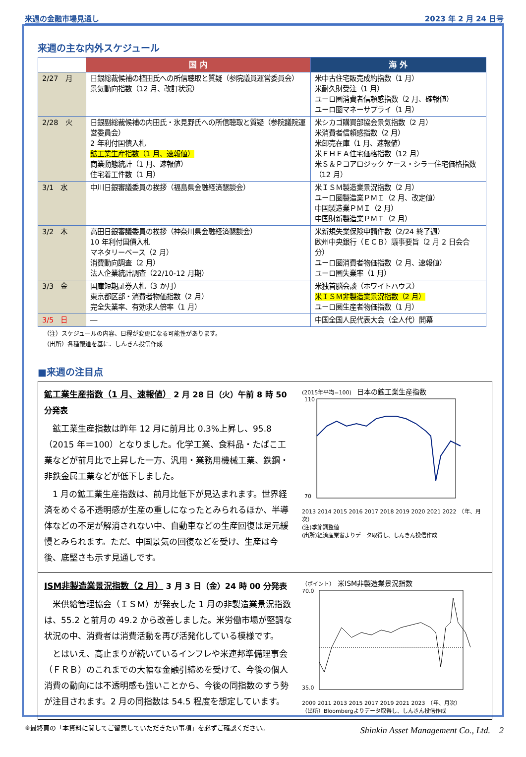来週の金融市場見通し 2023 年 2 月 24 日号
来週の主な内外スケジュール
| | 国 内 | 海 外 |
| --- | --- | --- |
| 2/27 月 | 日銀総裁候補の植田氏への所信聴取と質疑（参院議員運営委員会） 景気動向指数（12 月、改訂状況） | 米中古住宅販売成約指数（1 月） 米耐久財受注（1 月） ユーロ圏消費者信頼感指数（2 月、確報値） ユーロ圏マネーサプライ（1 月） |
| 2/28 火 | 日銀副総裁候補の内田氏・氷見野氏への所信聴取と質疑（参院議院運営委員会） 2 年利付国債入札 鉱工業生産指数（1 月、速報値） 商業動態統計（1 月、速報値） 住宅着工件数（1 月） | 米シカゴ購買部協会景気指数（2 月） 米消費者信頼感指数（2 月） 米卸売在庫（1 月、速報値） 米ＦＨＦＡ住宅価格指数（12 月） 米Ｓ＆Ｐコアロジック ケース・シラー住宅価格指数（12 月） |
| 3/1 水 | 中川日銀審議委員の挨拶（福島県金融経済懇談会） | 米ＩＳＭ製造業景況指数（2 月） ユーロ圏製造業ＰＭＩ（2 月、改定値） 中国製造業ＰＭＩ（2 月） 中国財新製造業ＰＭＩ（2 月） |
| 3/2 木 | 高田日銀審議委員の挨拶（神奈川県金融経済懇談会） 10 年利付国債入札 マネタリーベース（2 月） 消費動向調査（2 月） 法人企業統計調査（22/10-12 月期） | 米新規失業保険申請件数（2/24 終了週） 欧州中央銀行（ＥＣＢ）議事要旨（2 月 2 日会合分） ユーロ圏消費者物価指数（2 月、速報値） ユーロ圏失業率（1 月） |
| 3/3 金 | 国庫短期証券入札（3 か月） 東京都区部・消費者物価指数（2 月） 完全失業率、有効求人倍率（1 月） | 米独首脳会談（ホワイトハウス） 米ＩＳＭ非製造業景況指数（2 月） ユーロ圏生産者物価指数（1 月） |
| 3/5 日 | ― | 中国全国人民代表大会（全人代）開幕 |
（注）スケジュールの内容、日程が変更になる可能性があります。
（出所）各種報道を基に、しんきん投信作成
■来週の注目点
鉱工業生産指数（1 月、速報値） 2 月 28 日（火）午前 8 時 50 分発表
　鉱工業生産指数は昨年 12 月に前月比 0.3%上昇し、95.8（2015 年＝100）となりました。化学工業、食料品・たばこ工業などが前月比で上昇した一方、汎用・業務用機械工業、鉄鋼・非鉄金属工業などが低下しました。
　1 月の鉱工業生産指数は、前月比低下が見込まれます。世界経済をめぐる不透明感が生産の重しになったとみられるほか、半導体などの不足が解消されない中、自動車などの生産回復は足元緩慢とみられます。ただ、中国景気の回復などを受け、生産は今後、底堅さも示す見通しです。
(2015年平均=100)　日本の鉱工業生産指数
110
70
2013 2014 2015 2016 2017 2018 2019 2020 2021 2022　（年、月次）
(注)季節調整値
(出所)経済産業省よりデータ取得し、しんきん投信作成
ISM非製造業景況指数（2 月） 3 月 3 日（金）24 時 00 分発表
　米供給管理協会（ＩＳＭ）が発表した 1 月の非製造業景況指数は、55.2 と前月の 49.2 から改善しました。米労働市場が堅調な状況の中、消費者は消費活動を再び活発化している模様です。
　とはいえ、高止まりが続いているインフレや米連邦準備理事会（ＦＲＢ）のこれまでの大幅な金融引締めを受けて、今後の個人消費の動向には不透明感も強いことから、今後の同指数のすう勢が注目されます。2 月の同指数は 54.5 程度を想定しています。
（ポイント）　米ISM非製造業景況指数
70.0
35.0
2009 2011 2013 2015 2017 2019 2021 2023　（年、月次）
（出所）Bloombergよりデータ取得し、しんきん投信作成
※最終頁の「本資料に関してご留意していただきたい事項」を必ずご確認ください。 Shinkin Asset Management Co., Ltd.　2